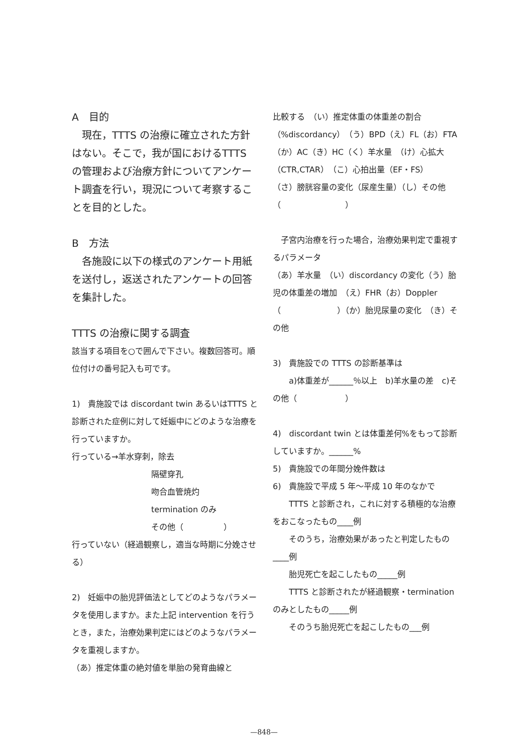A　目的
　現在，TTTS の治療に確立された方針はない。そこで，我が国におけるTTTS の管理および治療方針についてアンケート調査を行い，現況について考察することを目的とした。
B　方法
　各施設に以下の様式のアンケート用紙を送付し，返送されたアンケートの回答を集計した。
TTTS の治療に関する調査
該当する項目を○で囲んで下さい。複数回答可。順位付けの番号記入も可です。
1)　貴施設では discordant twin あるいはTTTS と診断された症例に対して妊娠中にどのような治療を行っていますか。
行っている→羊水穿刺，除去
隔壁穿孔
吻合血管焼灼
termination のみ
その他（　　　　　）
行っていない（経過観察し，適当な時期に分娩させる）
2)　妊娠中の胎児評価法としてどのようなパラメータを使用しますか。また上記 intervention を行うとき，また，治療効果判定にはどのようなパラメータを重視しますか。
（あ）推定体重の絶対値を単胎の発育曲線と
比較する　（い）推定体重の体重差の割合（%discordancy）（う）BPD（え）FL（お）FTA（か）AC（き）HC（く）羊水量　（け）心拡大（CTR,CTAR）（こ）心拍出量（EF・FS）　（さ）膀胱容量の変化（尿産生量）（し）その他（　　　　　　　　）
　子宮内治療を行った場合，治療効果判定で重視するパラメータ
（あ）羊水量　（い）discordancy の変化（う）胎児の体重差の増加　（え）FHR（お）Doppler（　　　　　　　）（か）胎児尿量の変化　（き）その他
3)　貴施設での TTTS の診断基準は
　　a)体重差が______％以上　b)羊水量の差　c)その他（　　　　　　）
4)　discordant twin とは体重差何%をもって診断していますか。______%
5)　貴施設での年間分娩件数は
6)　貴施設で平成 5 年～平成 10 年のなかで
　　TTTS と診断され，これに対する積極的な治療をおこなったもの____例
　　そのうち，治療効果があったと判定したもの____例
　　胎児死亡を起こしたもの_____例
　　TTTS と診断されたが経過観察・termination のみとしたもの_____例
　　そのうち胎児死亡を起こしたもの___例
—848—